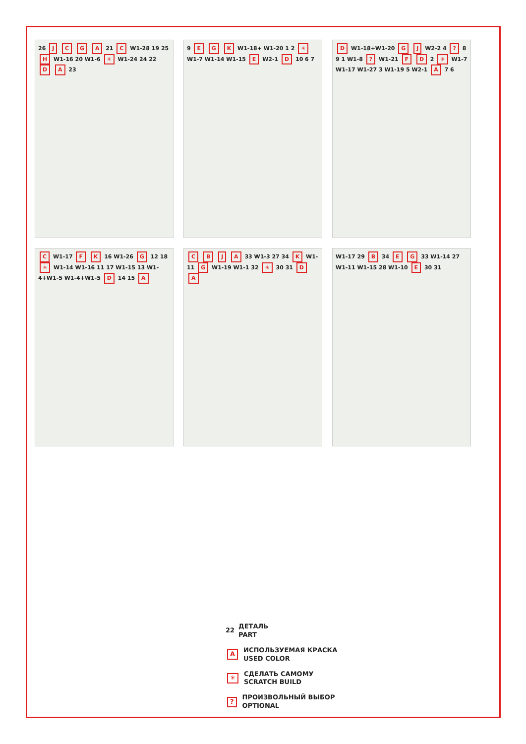26 J C G A 21 C W1-28 19 25 H W1-16 20 W1-6 ✳ W1-24 24 22 D A 23
9 E G K W1-18+ W1-20 1 2 ✳ W1-7 W1-14 W1-15 E W2-1 D 10 6 7
D W1-18+W1-20 G J W2-2 4 ? 8 9 1 W1-8 ? W1-21 F D 2 ✳ W1-7 W1-17 W1-27 3 W1-19 5 W2-1 A 7 6
C W1-17 F K 16 W1-26 G 12 18 ✳ W1-14 W1-16 11 17 W1-15 13 W1-4+W1-5 W1-4+W1-5 D 14 15 A
C B J A 33 W1-3 27 34 K W1-11 G W1-19 W1-1 32 ✳ 30 31 D A
W1-17 29 B 34 E G 33 W1-14 27 W1-11 W1-15 28 W1-10 E 30 31
22 ДЕТАЛЬ
PART
A ИСПОЛЬЗУЕМАЯ КРАСКА
USED COLOR
✳ СДЕЛАТЬ САМОМУ
SCRATCH BUILD
? ПРОИЗВОЛЬНЫЙ ВЫБОР
OPTIONAL